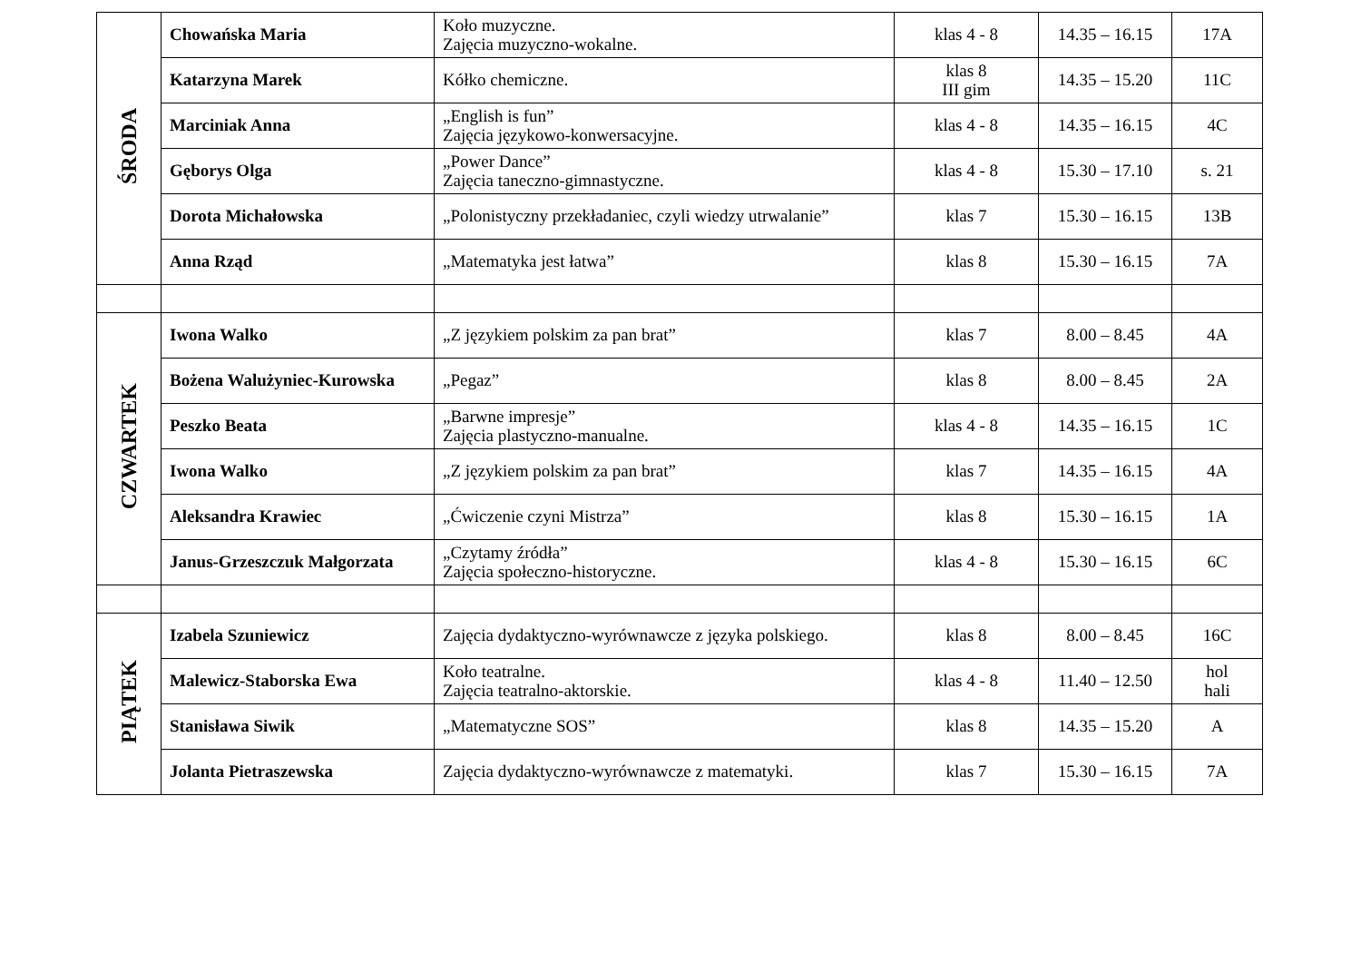| ŚRODA | Chowańska Maria | Koło muzyczne. Zajęcia muzyczno-wokalne. | klas 4 - 8 | 14.35 – 16.15 | 17A |
| | Katarzyna Marek | Kółko chemiczne. | klas 8 III gim | 14.35 – 15.20 | 11C |
| | Marciniak Anna | „English is fun” Zajęcia językowo-konwersacyjne. | klas 4 - 8 | 14.35 – 16.15 | 4C |
| | Gęborys Olga | „Power Dance” Zajęcia taneczno-gimnastyczne. | klas 4 - 8 | 15.30 – 17.10 | s. 21 |
| | Dorota Michałowska | „Polonistyczny przekładaniec, czyli wiedzy utrwalanie” | klas 7 | 15.30 – 16.15 | 13B |
| | Anna Rząd | „Matematyka jest łatwa” | klas 8 | 15.30 – 16.15 | 7A |
| CZWARTEK | Iwona Walko | „Z językiem polskim za pan brat” | klas 7 | 8.00 – 8.45 | 4A |
| | Bożena Walużyniec-Kurowska | „Pegaz” | klas 8 | 8.00 – 8.45 | 2A |
| | Peszko Beata | „Barwne impresje” Zajęcia plastyczno-manualne. | klas 4 - 8 | 14.35 – 16.15 | 1C |
| | Iwona Walko | „Z językiem polskim za pan brat” | klas 7 | 14.35 – 16.15 | 4A |
| | Aleksandra Krawiec | „Ćwiczenie czyni Mistrza” | klas 8 | 15.30 – 16.15 | 1A |
| | Janus-Grzeszczuk Małgorzata | „Czytamy źródła” Zajęcia społeczno-historyczne. | klas 4 - 8 | 15.30 – 16.15 | 6C |
| PIĄTEK | Izabela Szuniewicz | Zajęcia dydaktyczno-wyrównawcze z języka polskiego. | klas 8 | 8.00 – 8.45 | 16C |
| | Malewicz-Staborska Ewa | Koło teatralne. Zajęcia teatralno-aktorskie. | klas 4 - 8 | 11.40 – 12.50 | hol hali |
| | Stanisława Siwik | „Matematyczne SOS” | klas 8 | 14.35 – 15.20 | A |
| | Jolanta Pietraszewska | Zajęcia dydaktyczno-wyrównawcze z matematyki. | klas 7 | 15.30 – 16.15 | 7A |